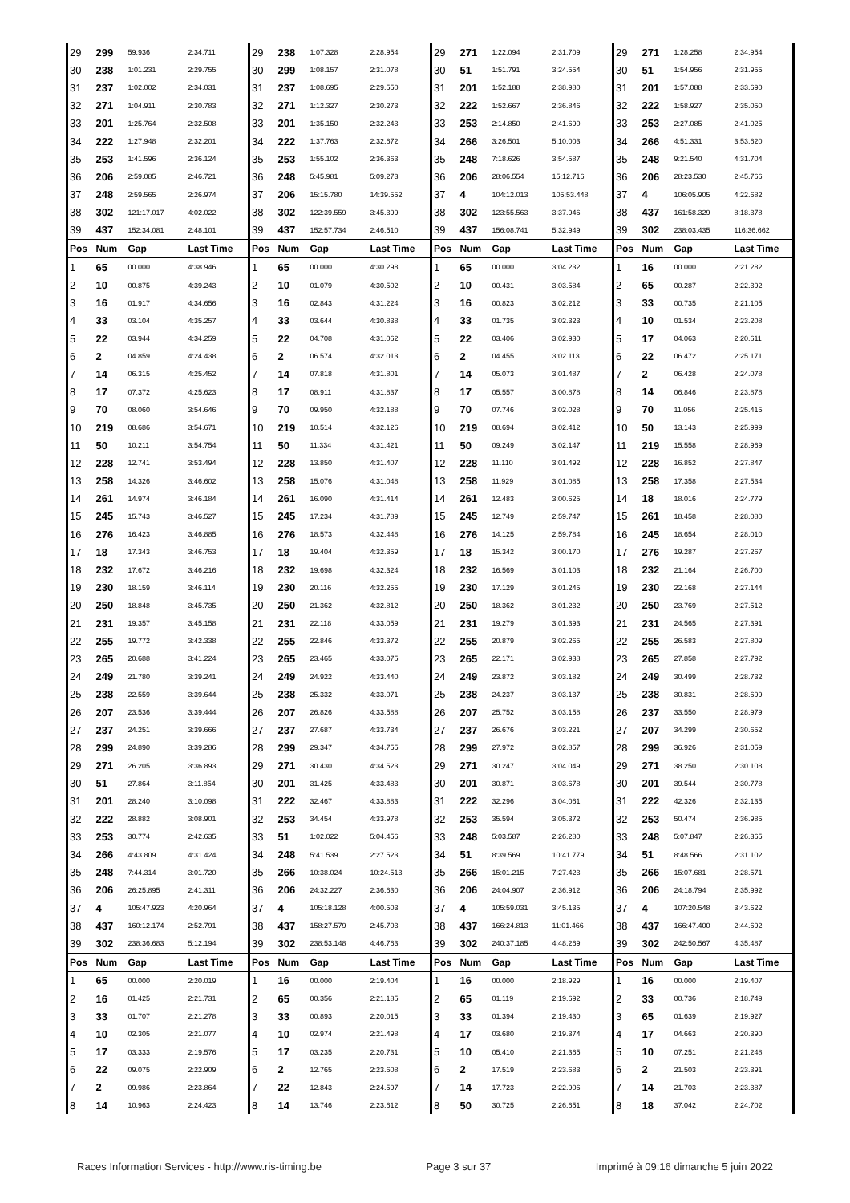| 29 | 299 | 59.936 | 2:34.711 | 29 | 238 | 1:07.328 | 2:28.954 | 29 | 271 | 1:22.094 | 2:31.709 | 29 | 271 | 1:28.258 | 2:34.954 |
| 30 | 238 | 1:01.231 | 2:29.755 | 30 | 299 | 1:08.157 | 2:31.078 | 30 | 51 | 1:51.791 | 3:24.554 | 30 | 51 | 1:54.956 | 2:31.955 |
| 31 | 237 | 1:02.002 | 2:34.031 | 31 | 237 | 1:08.695 | 2:29.550 | 31 | 201 | 1:52.188 | 2:38.980 | 31 | 201 | 1:57.088 | 2:33.690 |
| 32 | 271 | 1:04.911 | 2:30.783 | 32 | 271 | 1:12.327 | 2:30.273 | 32 | 222 | 1:52.667 | 2:36.846 | 32 | 222 | 1:58.927 | 2:35.050 |
| 33 | 201 | 1:25.764 | 2:32.508 | 33 | 201 | 1:35.150 | 2:32.243 | 33 | 253 | 2:14.850 | 2:41.690 | 33 | 253 | 2:27.085 | 2:41.025 |
| 34 | 222 | 1:27.948 | 2:32.201 | 34 | 222 | 1:37.763 | 2:32.672 | 34 | 266 | 3:26.501 | 5:10.003 | 34 | 266 | 4:51.331 | 3:53.620 |
| 35 | 253 | 1:41.596 | 2:36.124 | 35 | 253 | 1:55.102 | 2:36.363 | 35 | 248 | 7:18.626 | 3:54.587 | 35 | 248 | 9:21.540 | 4:31.704 |
| 36 | 206 | 2:59.085 | 2:46.721 | 36 | 248 | 5:45.981 | 5:09.273 | 36 | 206 | 28:06.554 | 15:12.716 | 36 | 206 | 28:23.530 | 2:45.766 |
| 37 | 248 | 2:59.565 | 2:26.974 | 37 | 206 | 15:15.780 | 14:39.552 | 37 | 4 | 104:12.013 | 105:53.448 | 37 | 4 | 106:05.905 | 4:22.682 |
| 38 | 302 | 121:17.017 | 4:02.022 | 38 | 302 | 122:39.559 | 3:45.399 | 38 | 302 | 123:55.563 | 3:37.946 | 38 | 437 | 161:58.329 | 8:18.378 |
| 39 | 437 | 152:34.081 | 2:48.101 | 39 | 437 | 152:57.734 | 2:46.510 | 39 | 437 | 156:08.741 | 5:32.949 | 39 | 302 | 238:03.435 | 116:36.662 |
| Pos | Num | Gap | Last Time | Pos | Num | Gap | Last Time | Pos | Num | Gap | Last Time | Pos | Num | Gap | Last Time |
| 1 | 65 | 00.000 | 4:38.946 | 1 | 65 | 00.000 | 4:30.298 | 1 | 65 | 00.000 | 3:04.232 | 1 | 16 | 00.000 | 2:21.282 |
| 2 | 10 | 00.875 | 4:39.243 | 2 | 10 | 01.079 | 4:30.502 | 2 | 10 | 00.431 | 3:03.584 | 2 | 65 | 00.287 | 2:22.392 |
| 3 | 16 | 01.917 | 4:34.656 | 3 | 16 | 02.843 | 4:31.224 | 3 | 16 | 00.823 | 3:02.212 | 3 | 33 | 00.735 | 2:21.105 |
| 4 | 33 | 03.104 | 4:35.257 | 4 | 33 | 03.644 | 4:30.838 | 4 | 33 | 01.735 | 3:02.323 | 4 | 10 | 01.534 | 2:23.208 |
| 5 | 22 | 03.944 | 4:34.259 | 5 | 22 | 04.708 | 4:31.062 | 5 | 22 | 03.406 | 3:02.930 | 5 | 17 | 04.063 | 2:20.611 |
| 6 | 2 | 04.859 | 4:24.438 | 6 | 2 | 06.574 | 4:32.013 | 6 | 2 | 04.455 | 3:02.113 | 6 | 22 | 06.472 | 2:25.171 |
| 7 | 14 | 06.315 | 4:25.452 | 7 | 14 | 07.818 | 4:31.801 | 7 | 14 | 05.073 | 3:01.487 | 7 | 2 | 06.428 | 2:24.078 |
| 8 | 17 | 07.372 | 4:25.623 | 8 | 17 | 08.911 | 4:31.837 | 8 | 17 | 05.557 | 3:00.878 | 8 | 14 | 06.846 | 2:23.878 |
| 9 | 70 | 08.060 | 3:54.646 | 9 | 70 | 09.950 | 4:32.188 | 9 | 70 | 07.746 | 3:02.028 | 9 | 70 | 11.056 | 2:25.415 |
| 10 | 219 | 08.686 | 3:54.671 | 10 | 219 | 10.514 | 4:32.126 | 10 | 219 | 08.694 | 3:02.412 | 10 | 50 | 13.143 | 2:25.999 |
| 11 | 50 | 10.211 | 3:54.754 | 11 | 50 | 11.334 | 4:31.421 | 11 | 50 | 09.249 | 3:02.147 | 11 | 219 | 15.558 | 2:28.969 |
| 12 | 228 | 12.741 | 3:53.494 | 12 | 228 | 13.850 | 4:31.407 | 12 | 228 | 11.110 | 3:01.492 | 12 | 228 | 16.852 | 2:27.847 |
| 13 | 258 | 14.326 | 3:46.602 | 13 | 258 | 15.076 | 4:31.048 | 13 | 258 | 11.929 | 3:01.085 | 13 | 258 | 17.358 | 2:27.534 |
| 14 | 261 | 14.974 | 3:46.184 | 14 | 261 | 16.090 | 4:31.414 | 14 | 261 | 12.483 | 3:00.625 | 14 | 18 | 18.016 | 2:24.779 |
| 15 | 245 | 15.743 | 3:46.527 | 15 | 245 | 17.234 | 4:31.789 | 15 | 245 | 12.749 | 2:59.747 | 15 | 261 | 18.458 | 2:28.080 |
| 16 | 276 | 16.423 | 3:46.885 | 16 | 276 | 18.573 | 4:32.448 | 16 | 276 | 14.125 | 2:59.784 | 16 | 245 | 18.654 | 2:28.010 |
| 17 | 18 | 17.343 | 3:46.753 | 17 | 18 | 19.404 | 4:32.359 | 17 | 18 | 15.342 | 3:00.170 | 17 | 276 | 19.287 | 2:27.267 |
| 18 | 232 | 17.672 | 3:46.216 | 18 | 232 | 19.698 | 4:32.324 | 18 | 232 | 16.569 | 3:01.103 | 18 | 232 | 21.164 | 2:26.700 |
| 19 | 230 | 18.159 | 3:46.114 | 19 | 230 | 20.116 | 4:32.255 | 19 | 230 | 17.129 | 3:01.245 | 19 | 230 | 22.168 | 2:27.144 |
| 20 | 250 | 18.848 | 3:45.735 | 20 | 250 | 21.362 | 4:32.812 | 20 | 250 | 18.362 | 3:01.232 | 20 | 250 | 23.769 | 2:27.512 |
| 21 | 231 | 19.357 | 3:45.158 | 21 | 231 | 22.118 | 4:33.059 | 21 | 231 | 19.279 | 3:01.393 | 21 | 231 | 24.565 | 2:27.391 |
| 22 | 255 | 19.772 | 3:42.338 | 22 | 255 | 22.846 | 4:33.372 | 22 | 255 | 20.879 | 3:02.265 | 22 | 255 | 26.583 | 2:27.809 |
| 23 | 265 | 20.688 | 3:41.224 | 23 | 265 | 23.465 | 4:33.075 | 23 | 265 | 22.171 | 3:02.938 | 23 | 265 | 27.858 | 2:27.792 |
| 24 | 249 | 21.780 | 3:39.241 | 24 | 249 | 24.922 | 4:33.440 | 24 | 249 | 23.872 | 3:03.182 | 24 | 249 | 30.499 | 2:28.732 |
| 25 | 238 | 22.559 | 3:39.644 | 25 | 238 | 25.332 | 4:33.071 | 25 | 238 | 24.237 | 3:03.137 | 25 | 238 | 30.831 | 2:28.699 |
| 26 | 207 | 23.536 | 3:39.444 | 26 | 207 | 26.826 | 4:33.588 | 26 | 207 | 25.752 | 3:03.158 | 26 | 237 | 33.550 | 2:28.979 |
| 27 | 237 | 24.251 | 3:39.666 | 27 | 237 | 27.687 | 4:33.734 | 27 | 237 | 26.676 | 3:03.221 | 27 | 207 | 34.299 | 2:30.652 |
| 28 | 299 | 24.890 | 3:39.286 | 28 | 299 | 29.347 | 4:34.755 | 28 | 299 | 27.972 | 3:02.857 | 28 | 299 | 36.926 | 2:31.059 |
| 29 | 271 | 26.205 | 3:36.893 | 29 | 271 | 30.430 | 4:34.523 | 29 | 271 | 30.247 | 3:04.049 | 29 | 271 | 38.250 | 2:30.108 |
| 30 | 51 | 27.864 | 3:11.854 | 30 | 201 | 31.425 | 4:33.483 | 30 | 201 | 30.871 | 3:03.678 | 30 | 201 | 39.544 | 2:30.778 |
| 31 | 201 | 28.240 | 3:10.098 | 31 | 222 | 32.467 | 4:33.883 | 31 | 222 | 32.296 | 3:04.061 | 31 | 222 | 42.326 | 2:32.135 |
| 32 | 222 | 28.882 | 3:08.901 | 32 | 253 | 34.454 | 4:33.978 | 32 | 253 | 35.594 | 3:05.372 | 32 | 253 | 50.474 | 2:36.985 |
| 33 | 253 | 30.774 | 2:42.635 | 33 | 51 | 1:02.022 | 5:04.456 | 33 | 248 | 5:03.587 | 2:26.280 | 33 | 248 | 5:07.847 | 2:26.365 |
| 34 | 266 | 4:43.809 | 4:31.424 | 34 | 248 | 5:41.539 | 2:27.523 | 34 | 51 | 8:39.569 | 10:41.779 | 34 | 51 | 8:48.566 | 2:31.102 |
| 35 | 248 | 7:44.314 | 3:01.720 | 35 | 266 | 10:38.024 | 10:24.513 | 35 | 266 | 15:01.215 | 7:27.423 | 35 | 266 | 15:07.681 | 2:28.571 |
| 36 | 206 | 26:25.895 | 2:41.311 | 36 | 206 | 24:32.227 | 2:36.630 | 36 | 206 | 24:04.907 | 2:36.912 | 36 | 206 | 24:18.794 | 2:35.992 |
| 37 | 4 | 105:47.923 | 4:20.964 | 37 | 4 | 105:18.128 | 4:00.503 | 37 | 4 | 105:59.031 | 3:45.135 | 37 | 4 | 107:20.548 | 3:43.622 |
| 38 | 437 | 160:12.174 | 2:52.791 | 38 | 437 | 158:27.579 | 2:45.703 | 38 | 437 | 166:24.813 | 11:01.466 | 38 | 437 | 166:47.400 | 2:44.692 |
| 39 | 302 | 238:36.683 | 5:12.194 | 39 | 302 | 238:53.148 | 4:46.763 | 39 | 302 | 240:37.185 | 4:48.269 | 39 | 302 | 242:50.567 | 4:35.487 |
| Pos | Num | Gap | Last Time | Pos | Num | Gap | Last Time | Pos | Num | Gap | Last Time | Pos | Num | Gap | Last Time |
| 1 | 65 | 00.000 | 2:20.019 | 1 | 16 | 00.000 | 2:19.404 | 1 | 16 | 00.000 | 2:18.929 | 1 | 16 | 00.000 | 2:19.407 |
| 2 | 16 | 01.425 | 2:21.731 | 2 | 65 | 00.356 | 2:21.185 | 2 | 65 | 01.119 | 2:19.692 | 2 | 33 | 00.736 | 2:18.749 |
| 3 | 33 | 01.707 | 2:21.278 | 3 | 33 | 00.893 | 2:20.015 | 3 | 33 | 01.394 | 2:19.430 | 3 | 65 | 01.639 | 2:19.927 |
| 4 | 10 | 02.305 | 2:21.077 | 4 | 10 | 02.974 | 2:21.498 | 4 | 17 | 03.680 | 2:19.374 | 4 | 17 | 04.663 | 2:20.390 |
| 5 | 17 | 03.333 | 2:19.576 | 5 | 17 | 03.235 | 2:20.731 | 5 | 10 | 05.410 | 2:21.365 | 5 | 10 | 07.251 | 2:21.248 |
| 6 | 22 | 09.075 | 2:22.909 | 6 | 2 | 12.765 | 2:23.608 | 6 | 2 | 17.519 | 2:23.683 | 6 | 2 | 21.503 | 2:23.391 |
| 7 | 2 | 09.986 | 2:23.864 | 7 | 22 | 12.843 | 2:24.597 | 7 | 14 | 17.723 | 2:22.906 | 7 | 14 | 21.703 | 2:23.387 |
| 8 | 14 | 10.963 | 2:24.423 | 8 | 14 | 13.746 | 2:23.612 | 8 | 50 | 30.725 | 2:26.651 | 8 | 18 | 37.042 | 2:24.702 |
Races Information Services - http://www.ris-timing.be Page 3 sur 37 Imprimé à 09:16 dimanche 5 juin 2022